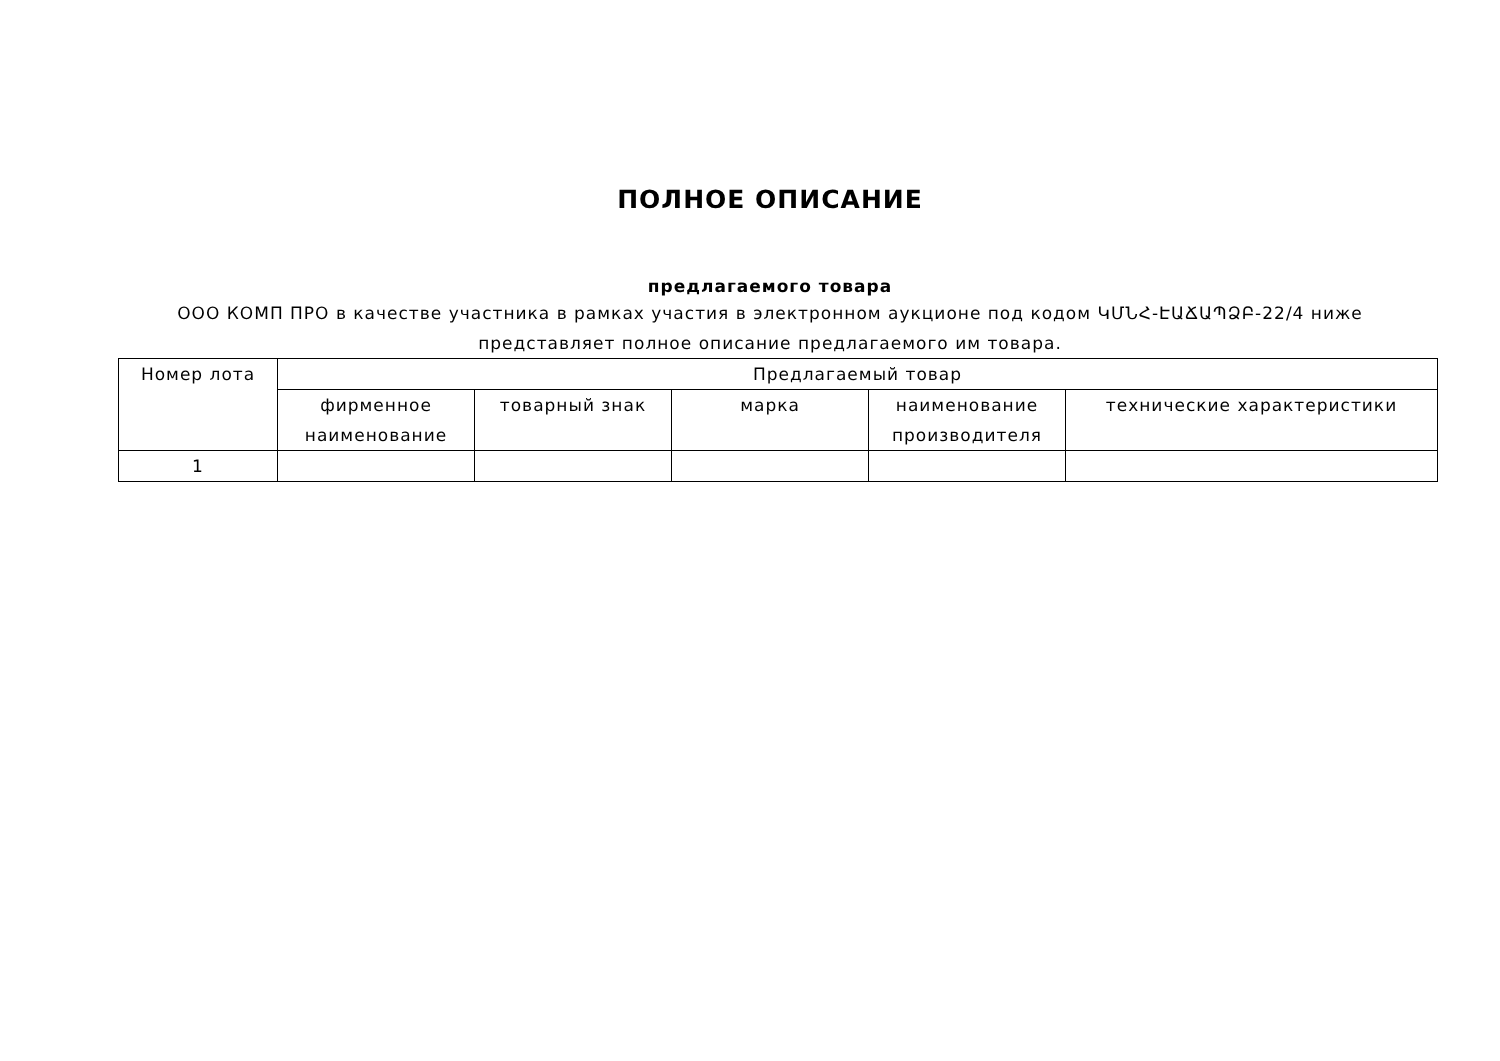ПОЛНОЕ ОПИСАНИЕ
предлагаемого товара
ООО КОМП ПРО в качестве участника в рамках участия в электронном аукционе под кодом ԿՄՆՀ-ԷԱՃԱՊՁԲ-22/4 ниже представляет полное описание предлагаемого им товара.
| Номер лота | Предлагаемый товар | | | | |
| --- | --- | --- | --- | --- | --- |
| | фирменное наименование | товарный знак | марка | наименование производителя | технические характеристики |
| 1 | | | | | |